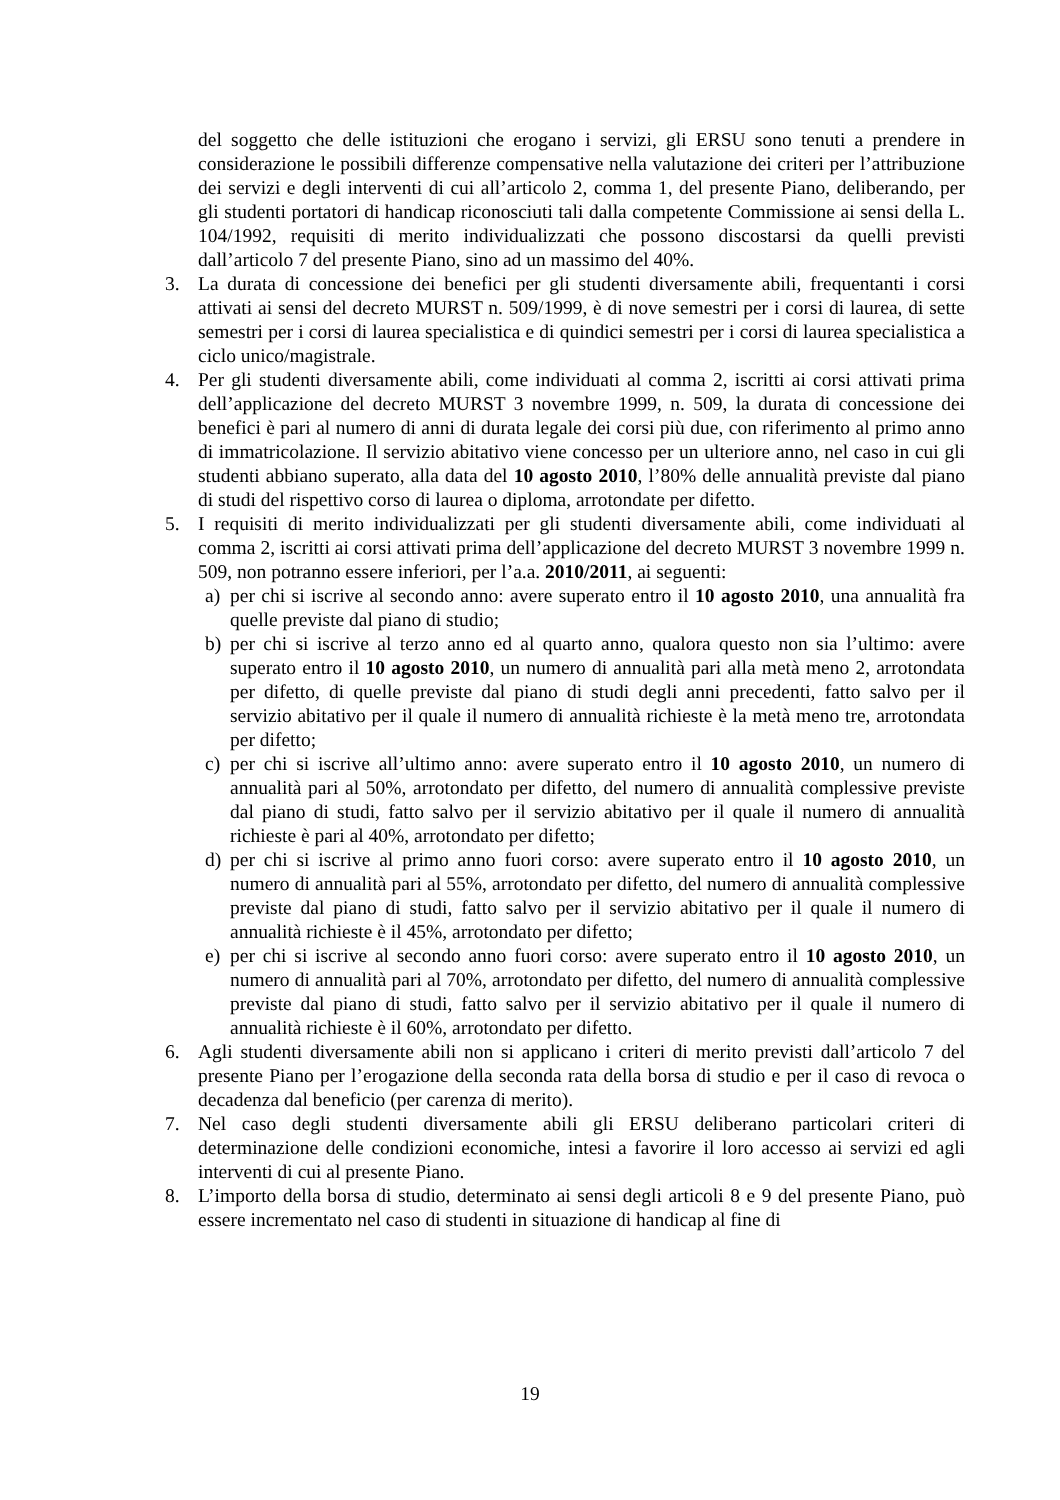del soggetto che delle istituzioni che erogano i servizi, gli ERSU sono tenuti a prendere in considerazione le possibili differenze compensative nella valutazione dei criteri per l’attribuzione dei servizi e degli interventi di cui all’articolo 2, comma 1, del presente Piano, deliberando, per gli studenti portatori di handicap riconosciuti tali dalla competente Commissione ai sensi della L. 104/1992, requisiti di merito individualizzati che possono discostarsi da quelli previsti dall’articolo 7 del presente Piano, sino ad un massimo del 40%.
3. La durata di concessione dei benefici per gli studenti diversamente abili, frequentanti i corsi attivati ai sensi del decreto MURST n. 509/1999, è di nove semestri per i corsi di laurea, di sette semestri per i corsi di laurea specialistica e di quindici semestri per i corsi di laurea specialistica a ciclo unico/magistrale.
4. Per gli studenti diversamente abili, come individuati al comma 2, iscritti ai corsi attivati prima dell’applicazione del decreto MURST 3 novembre 1999, n. 509, la durata di concessione dei benefici è pari al numero di anni di durata legale dei corsi più due, con riferimento al primo anno di immatricolazione. Il servizio abitativo viene concesso per un ulteriore anno, nel caso in cui gli studenti abbiano superato, alla data del 10 agosto 2010, l’80% delle annualità previste dal piano di studi del rispettivo corso di laurea o diploma, arrotondate per difetto.
5. I requisiti di merito individualizzati per gli studenti diversamente abili, come individuati al comma 2, iscritti ai corsi attivati prima dell’applicazione del decreto MURST 3 novembre 1999 n. 509, non potranno essere inferiori, per l’a.a. 2010/2011, ai seguenti:
a) per chi si iscrive al secondo anno: avere superato entro il 10 agosto 2010, una annualità fra quelle previste dal piano di studio;
b) per chi si iscrive al terzo anno ed al quarto anno, qualora questo non sia l’ultimo: avere superato entro il 10 agosto 2010, un numero di annualità pari alla metà meno 2, arrotondata per difetto, di quelle previste dal piano di studi degli anni precedenti, fatto salvo per il servizio abitativo per il quale il numero di annualità richieste è la metà meno tre, arrotondata per difetto;
c) per chi si iscrive all’ultimo anno: avere superato entro il 10 agosto 2010, un numero di annualità pari al 50%, arrotondato per difetto, del numero di annualità complessive previste dal piano di studi, fatto salvo per il servizio abitativo per il quale il numero di annualità richieste è pari al 40%, arrotondato per difetto;
d) per chi si iscrive al primo anno fuori corso: avere superato entro il 10 agosto 2010, un numero di annualità pari al 55%, arrotondato per difetto, del numero di annualità complessive previste dal piano di studi, fatto salvo per il servizio abitativo per il quale il numero di annualità richieste è il 45%, arrotondato per difetto;
e) per chi si iscrive al secondo anno fuori corso: avere superato entro il 10 agosto 2010, un numero di annualità pari al 70%, arrotondato per difetto, del numero di annualità complessive previste dal piano di studi, fatto salvo per il servizio abitativo per il quale il numero di annualità richieste è il 60%, arrotondato per difetto.
6. Agli studenti diversamente abili non si applicano i criteri di merito previsti dall’articolo 7 del presente Piano per l’erogazione della seconda rata della borsa di studio e per il caso di revoca o decadenza dal beneficio (per carenza di merito).
7. Nel caso degli studenti diversamente abili gli ERSU deliberano particolari criteri di determinazione delle condizioni economiche, intesi a favorire il loro accesso ai servizi ed agli interventi di cui al presente Piano.
8. L’importo della borsa di studio, determinato ai sensi degli articoli 8 e 9 del presente Piano, può essere incrementato nel caso di studenti in situazione di handicap al fine di
19